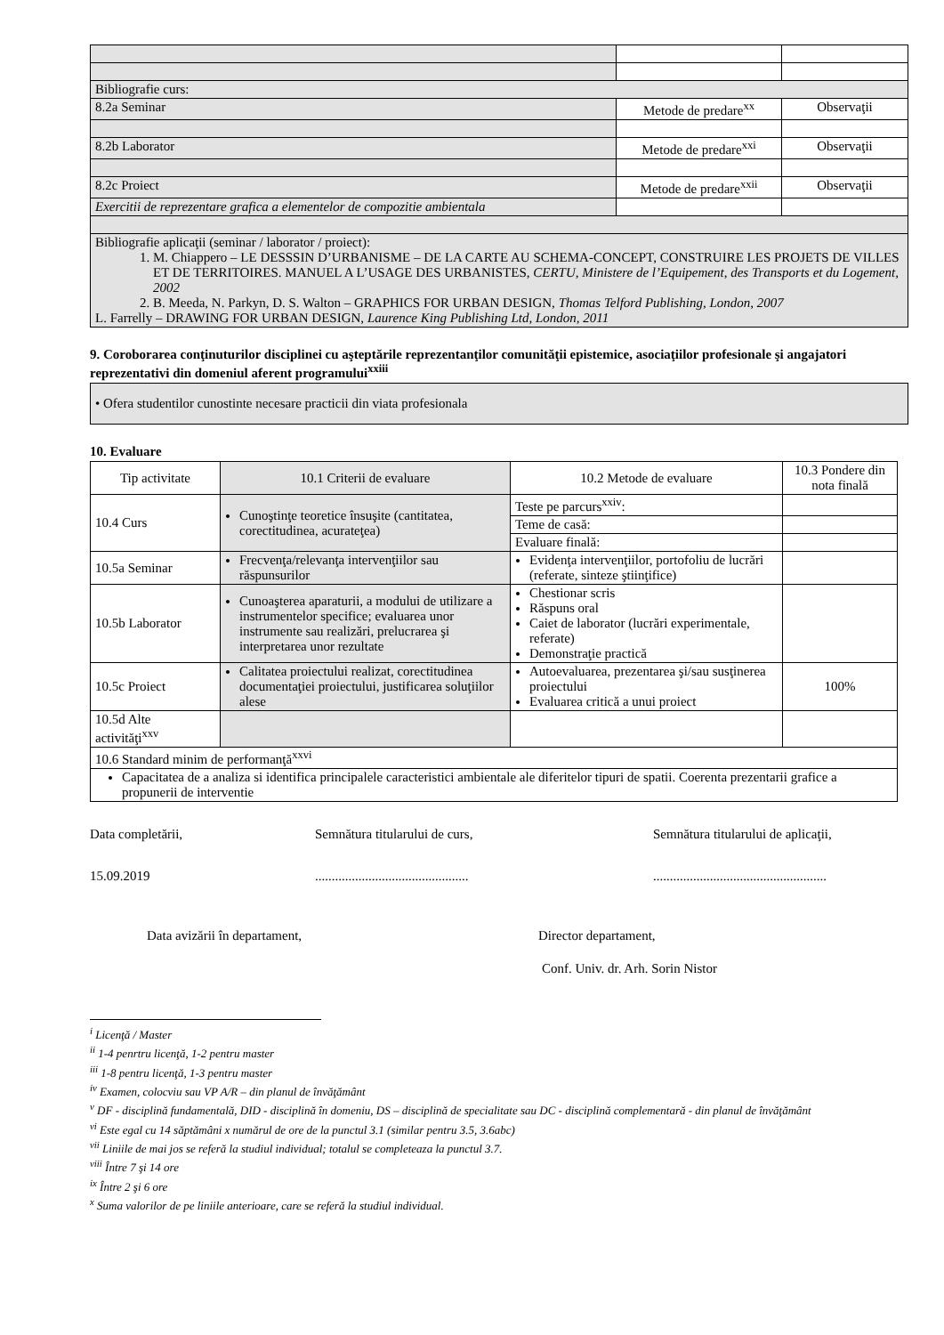| Bibliografie curs: | | |
| 8.2a Seminar | Metode de predare<sup>xx</sup> | Observaţii |
| 8.2b Laborator | Metode de predare<sup>xxi</sup> | Observaţii |
| 8.2c Proiect | Metode de predare<sup>xxii</sup> | Observaţii |
| Exercitii de reprezentare grafica a elementelor de compozitie ambientala | | |
| Bibliografie aplicaţii (seminar / laborator / proiect): 1. M. Chiappero – LE DESSSIN D’URBANISME – DE LA CARTE AU SCHEMA-CONCEPT, CONSTRUIRE LES PROJETS DE VILLES ET DE TERRITOIRES. MANUEL A L’USAGE DES URBANISTES, CERTU, Ministere de l’Equipement, des Transports et du Logement, 2002 2. B. Meeda, N. Parkyn, D. S. Walton – GRAPHICS FOR URBAN DESIGN, Thomas Telford Publishing, London, 2007 L. Farrelly – DRAWING FOR URBAN DESIGN, Laurence King Publishing Ltd, London, 2011 | | |
9. Coroborarea conţinuturilor disciplinei cu aşteptările reprezentanţilor comunităţii epistemice, asociaţiilor profesionale şi angajatori reprezentativi din domeniul aferent programului<sup>xxiii</sup>
| • Ofera studentilor cunostinte necesare practicii din viata profesionala |
10. Evaluare
| Tip activitate | 10.1 Criterii de evaluare | 10.2 Metode de evaluare | 10.3 Pondere din nota finală |
| 10.4 Curs | Cunoştinţe teoretice însuşite (cantitatea, corectitudinea, acurateţea) | Teste pe parcurs<sup>xxiv</sup>: | |
| | | Teme de casă: | |
| | | Evaluare finală: | |
| 10.5a Seminar | Frecvenţa/relevanţa intervenţiilor sau răspunsurilor | Evidenţa intervenţiilor, portofoliu de lucrări (referate, sinteze ştiinţifice) | |
| 10.5b Laborator | Cunoaşterea aparaturii, a modului de utilizare a instrumentelor specifice; evaluarea unor instrumente sau realizări, prelucrarea şi interpretarea unor rezultate | Chestionar scris Răspuns oral Caiet de laborator (lucrări experimentale, referate) Demonstraţie practică | |
| 10.5c Proiect | Calitatea proiectului realizat, corectitudinea documentaţiei proiectului, justificarea soluţiilor alese | Autoevaluarea, prezentarea şi/sau susţinerea proiectului Evaluarea critică a unui proiect | 100% |
| 10.5d Alte activităţi<sup>xxv</sup> | | | |
| 10.6 Standard minim de performanţă<sup>xxvi</sup> | | | |
| Capacitatea de a analiza si identifica principalele caracteristici ambientale ale diferitelor tipuri de spatii. Coerenta prezentarii grafice a propunerii de interventie | | | |
Data completării, Semnătura titularului de curs, Semnătura titularului de aplicaţii,
15.09.2019 ..............................................
....................................................
Data avizării în departament, Director departament,
Conf. Univ. dr. Arh. Sorin Nistor
<sup>i</sup> Licenţă / Master
<sup>ii</sup> 1-4 penrtru licenţă, 1-2 pentru master
<sup>iii</sup> 1-8 pentru licenţă, 1-3 pentru master
<sup>iv</sup> Examen, colocviu sau VP A/R – din planul de învăţământ
<sup>v</sup> DF - disciplină fundamentală, DID - disciplină în domeniu, DS – disciplină de specialitate sau DC - disciplină complementară - din planul de învăţământ
<sup>vi</sup> Este egal cu 14 săptămâni x numărul de ore de la punctul 3.1 (similar pentru 3.5, 3.6abc)
<sup>vii</sup> Liniile de mai jos se referă la studiul individual; totalul se completeaza la punctul 3.7.
<sup>viii</sup> Între 7 şi 14 ore
<sup>ix</sup> Între 2 şi 6 ore
<sup>x</sup> Suma valorilor de pe liniile anterioare, care se referă la studiul individual.